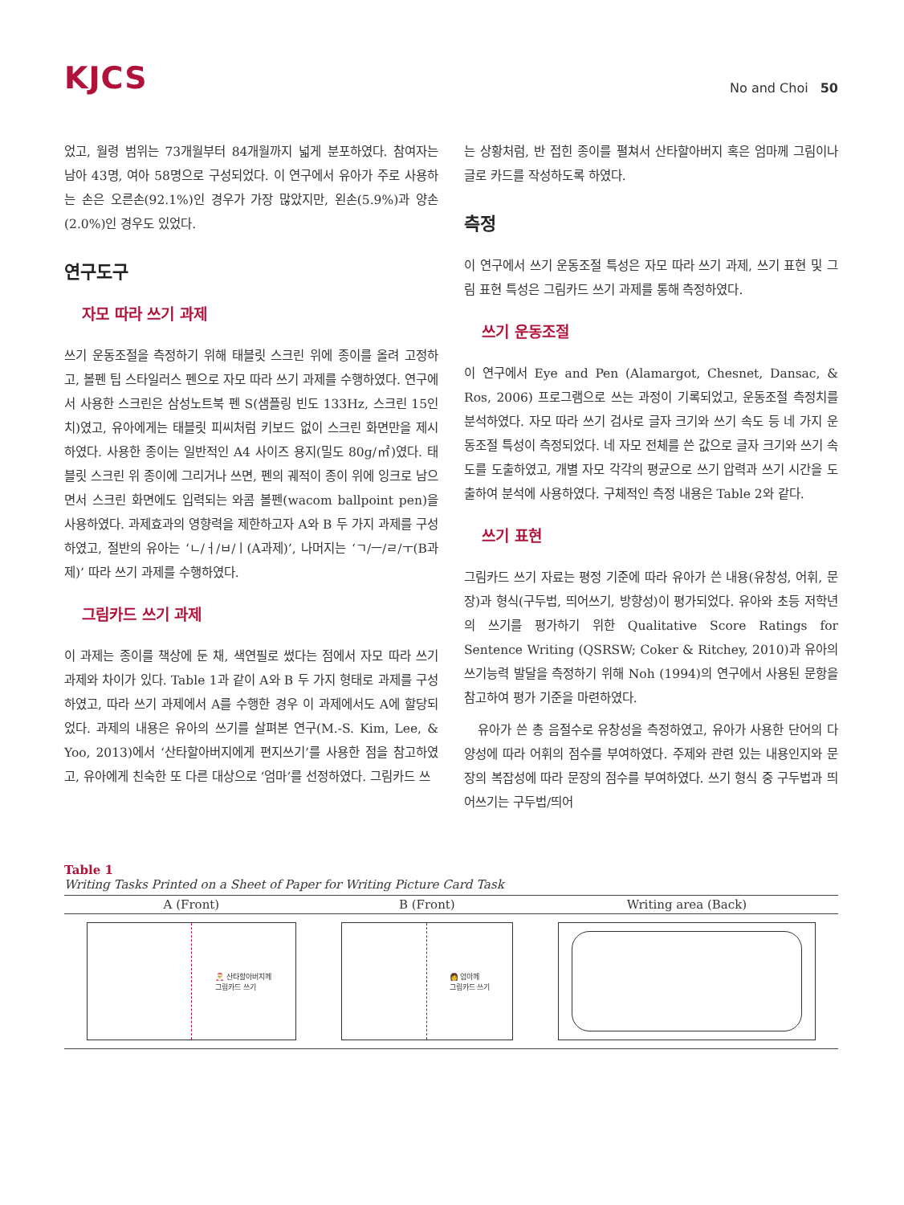KJCS
No and Choi 50
었고, 월령 범위는 73개월부터 84개월까지 넓게 분포하였다. 참여자는 남아 43명, 여아 58명으로 구성되었다. 이 연구에서 유아가 주로 사용하는 손은 오른손(92.1%)인 경우가 가장 많았지만, 왼손(5.9%)과 양손(2.0%)인 경우도 있었다.
연구도구
자모 따라 쓰기 과제
쓰기 운동조절을 측정하기 위해 태블릿 스크린 위에 종이를 올려 고정하고, 볼펜 팁 스타일러스 펜으로 자모 따라 쓰기 과제를 수행하였다. 연구에서 사용한 스크린은 삼성노트북 펜 S(샘플링 빈도 133Hz, 스크린 15인치)였고, 유아에게는 태블릿 피씨처럼 키보드 없이 스크린 화면만을 제시하였다. 사용한 종이는 일반적인 A4 사이즈 용지(밀도 80g/㎡)였다. 태블릿 스크린 위 종이에 그리거나 쓰면, 펜의 궤적이 종이 위에 잉크로 남으면서 스크린 화면에도 입력되는 와콤 볼펜(wacom ballpoint pen)을 사용하였다. 과제효과의 영향력을 제한하고자 A와 B 두 가지 과제를 구성하였고, 절반의 유아는 ‘ㄴ/ㅓ/ㅂ/ㅣ(A과제)’, 나머지는 ‘ㄱ/ㅡ/ㄹ/ㅜ(B과제)’ 따라 쓰기 과제를 수행하였다.
그림카드 쓰기 과제
이 과제는 종이를 책상에 둔 채, 색연필로 썼다는 점에서 자모 따라 쓰기 과제와 차이가 있다. Table 1과 같이 A와 B 두 가지 형태로 과제를 구성하였고, 따라 쓰기 과제에서 A를 수행한 경우 이 과제에서도 A에 할당되었다. 과제의 내용은 유아의 쓰기를 살펴본 연구(M.-S. Kim, Lee, & Yoo, 2013)에서 ‘산타할아버지에게 편지쓰기’를 사용한 점을 참고하였고, 유아에게 친숙한 또 다른 대상으로 ‘엄마’를 선정하였다. 그림카드 쓰
는 상황처럼, 반 접힌 종이를 펼쳐서 산타할아버지 혹은 엄마께 그림이나 글로 카드를 작성하도록 하였다.
측정
이 연구에서 쓰기 운동조절 특성은 자모 따라 쓰기 과제, 쓰기 표현 및 그림 표현 특성은 그림카드 쓰기 과제를 통해 측정하였다.
쓰기 운동조절
이 연구에서 Eye and Pen (Alamargot, Chesnet, Dansac, & Ros, 2006) 프로그램으로 쓰는 과정이 기록되었고, 운동조절 측정치를 분석하였다. 자모 따라 쓰기 검사로 글자 크기와 쓰기 속도 등 네 가지 운동조절 특성이 측정되었다. 네 자모 전체를 쓴 값으로 글자 크기와 쓰기 속도를 도출하였고, 개별 자모 각각의 평균으로 쓰기 압력과 쓰기 시간을 도출하여 분석에 사용하였다. 구체적인 측정 내용은 Table 2와 같다.
쓰기 표현
그림카드 쓰기 자료는 평정 기준에 따라 유아가 쓴 내용(유창성, 어휘, 문장)과 형식(구두법, 띄어쓰기, 방향성)이 평가되었다. 유아와 초등 저학년의 쓰기를 평가하기 위한 Qualitative Score Ratings for Sentence Writing (QSRSW; Coker & Ritchey, 2010)과 유아의 쓰기능력 발달을 측정하기 위해 Noh (1994)의 연구에서 사용된 문항을 참고하여 평가 기준을 마련하였다.
유아가 쓴 총 음절수로 유창성을 측정하였고, 유아가 사용한 단어의 다양성에 따라 어휘의 점수를 부여하였다. 주제와 관련 있는 내용인지와 문장의 복잡성에 따라 문장의 점수를 부여하였다. 쓰기 형식 중 구두법과 띄어쓰기는 구두법/띄어
Table 1
Writing Tasks Printed on a Sheet of Paper for Writing Picture Card Task
| A (Front) | B (Front) | Writing area (Back) |
| --- | --- | --- |
| 🎅 산타할아버지께 그림카드 쓰기 | 👩 엄마께 그림카드 쓰기 | |